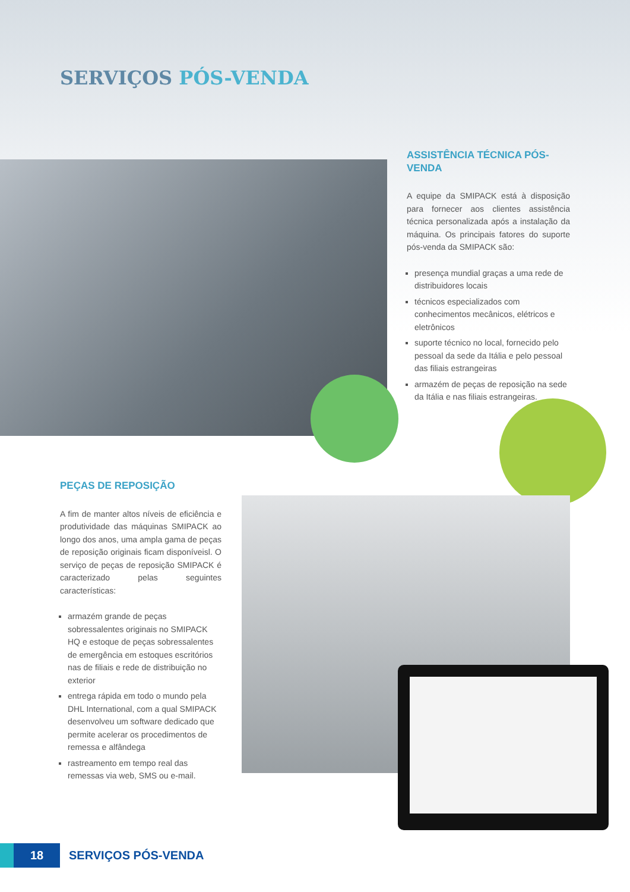SERVIÇOS PÓS-VENDA
ASSISTÊNCIA TÉCNICA PÓS-VENDA
A equipe da SMIPACK está à disposição para fornecer aos clientes assistência técnica personalizada após a instalação da máquina. Os principais fatores do suporte pós-venda da SMIPACK são:
presença mundial graças a uma rede de distribuidores locais
técnicos especializados com conhecimentos mecânicos, elétricos e eletrônicos
suporte técnico no local, fornecido pelo pessoal da sede da Itália e pelo pessoal das filiais estrangeiras
armazém de peças de reposição na sede da Itália e nas filiais estrangeiras.
PEÇAS DE REPOSIÇÃO
A fim de manter altos níveis de eficiência e produtividade das máquinas SMIPACK ao longo dos anos, uma ampla gama de peças de reposição originais ficam disponíveisl. O serviço de peças de reposição SMIPACK é caracterizado pelas seguintes características:
armazém grande de peças sobressalentes originais no SMIPACK HQ e estoque de peças sobressalentes de emergência em estoques escritórios nas de filiais e rede de distribuição no exterior
entrega rápida em todo o mundo pela DHL International, com a qual SMIPACK desenvolveu um software dedicado que permite acelerar os procedimentos de remessa e alfândega
rastreamento em tempo real das remessas via web, SMS ou e-mail.
18
SERVIÇOS PÓS-VENDA